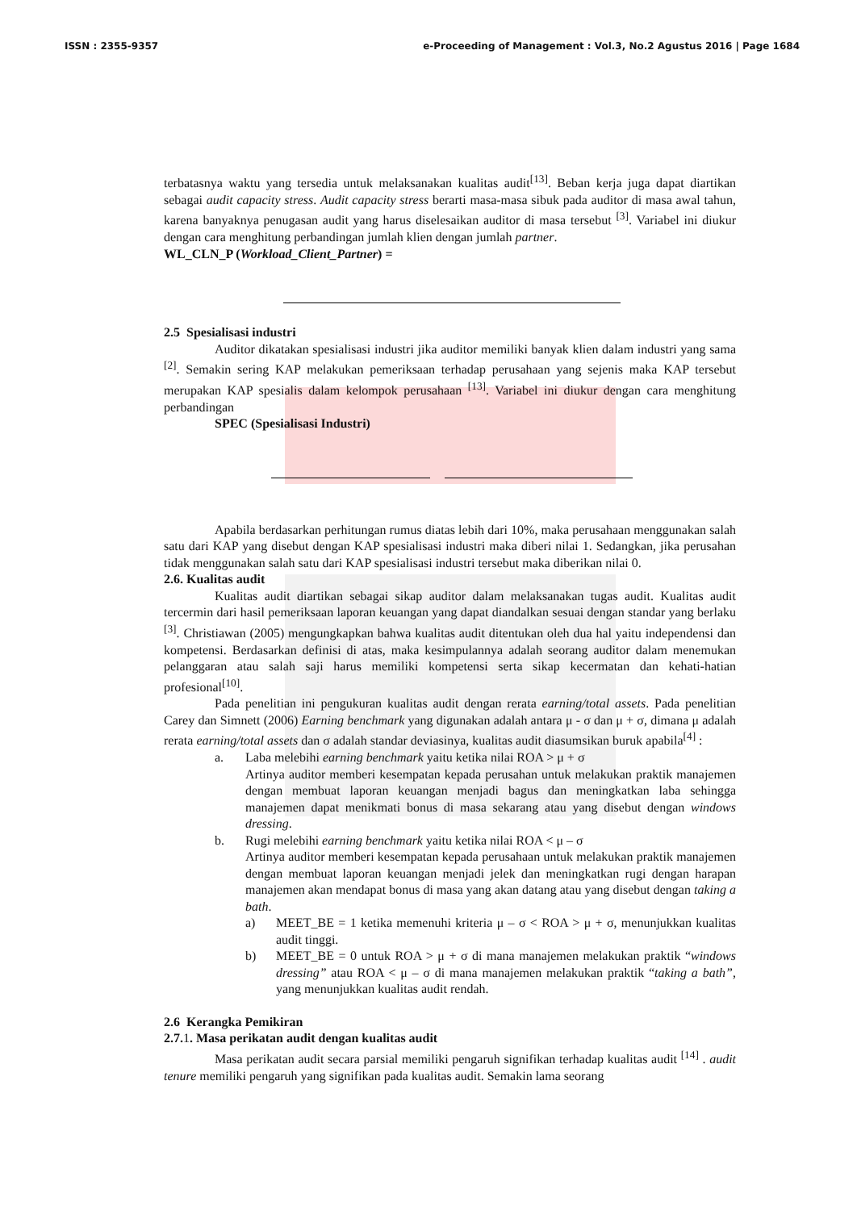ISSN : 2355-9357 e-Proceeding of Management : Vol.3, No.2 Agustus 2016 | Page 1684
terbatasnya waktu yang tersedia untuk melaksanakan kualitas audit<sup>[13]</sup>. Beban kerja juga dapat diartikan sebagai audit capacity stress. Audit capacity stress berarti masa-masa sibuk pada auditor di masa awal tahun, karena banyaknya penugasan audit yang harus diselesaikan auditor di masa tersebut <sup>[3]</sup>. Variabel ini diukur dengan cara menghitung perbandingan jumlah klien dengan jumlah partner.
WL_CLN_P (Workload_Client_Partner) =
2.5 Spesialisasi industri
Auditor dikatakan spesialisasi industri jika auditor memiliki banyak klien dalam industri yang sama <sup>[2]</sup>. Semakin sering KAP melakukan pemeriksaan terhadap perusahaan yang sejenis maka KAP tersebut merupakan KAP spesialis dalam kelompok perusahaan <sup>[13]</sup>. Variabel ini diukur dengan cara menghitung perbandingan
SPEC (Spesialisasi Industri)
Apabila berdasarkan perhitungan rumus diatas lebih dari 10%, maka perusahaan menggunakan salah satu dari KAP yang disebut dengan KAP spesialisasi industri maka diberi nilai 1. Sedangkan, jika perusahan tidak menggunakan salah satu dari KAP spesialisasi industri tersebut maka diberikan nilai 0.
2.6. Kualitas audit
Kualitas audit diartikan sebagai sikap auditor dalam melaksanakan tugas audit. Kualitas audit tercermin dari hasil pemeriksaan laporan keuangan yang dapat diandalkan sesuai dengan standar yang berlaku <sup>[3]</sup>. Christiawan (2005) mengungkapkan bahwa kualitas audit ditentukan oleh dua hal yaitu independensi dan kompetensi. Berdasarkan definisi di atas, maka kesimpulannya adalah seorang auditor dalam menemukan pelanggaran atau salah saji harus memiliki kompetensi serta sikap kecermatan dan kehati-hatian profesional<sup>[10]</sup>.
Pada penelitian ini pengukuran kualitas audit dengan rerata earning/total assets. Pada penelitian Carey dan Simnett (2006) Earning benchmark yang digunakan adalah antara μ - σ dan μ + σ, dimana μ adalah rerata earning/total assets dan σ adalah standar deviasinya, kualitas audit diasumsikan buruk apabila<sup>[4]</sup> :
a. Laba melebihi earning benchmark yaitu ketika nilai ROA > μ + σ
Artinya auditor memberi kesempatan kepada perusahan untuk melakukan praktik manajemen dengan membuat laporan keuangan menjadi bagus dan meningkatkan laba sehingga manajemen dapat menikmati bonus di masa sekarang atau yang disebut dengan windows dressing.
b. Rugi melebihi earning benchmark yaitu ketika nilai ROA < μ – σ
Artinya auditor memberi kesempatan kepada perusahaan untuk melakukan praktik manajemen dengan membuat laporan keuangan menjadi jelek dan meningkatkan rugi dengan harapan manajemen akan mendapat bonus di masa yang akan datang atau yang disebut dengan taking a bath.
a) MEET_BE = 1 ketika memenuhi kriteria μ – σ < ROA > μ + σ, menunjukkan kualitas audit tinggi.
b) MEET_BE = 0 untuk ROA > μ + σ di mana manajemen melakukan praktik “windows dressing” atau ROA < μ – σ di mana manajemen melakukan praktik “taking a bath”, yang menunjukkan kualitas audit rendah.
2.6 Kerangka Pemikiran
2.7.1. Masa perikatan audit dengan kualitas audit
Masa perikatan audit secara parsial memiliki pengaruh signifikan terhadap kualitas audit <sup>[14]</sup> . audit tenure memiliki pengaruh yang signifikan pada kualitas audit. Semakin lama seorang